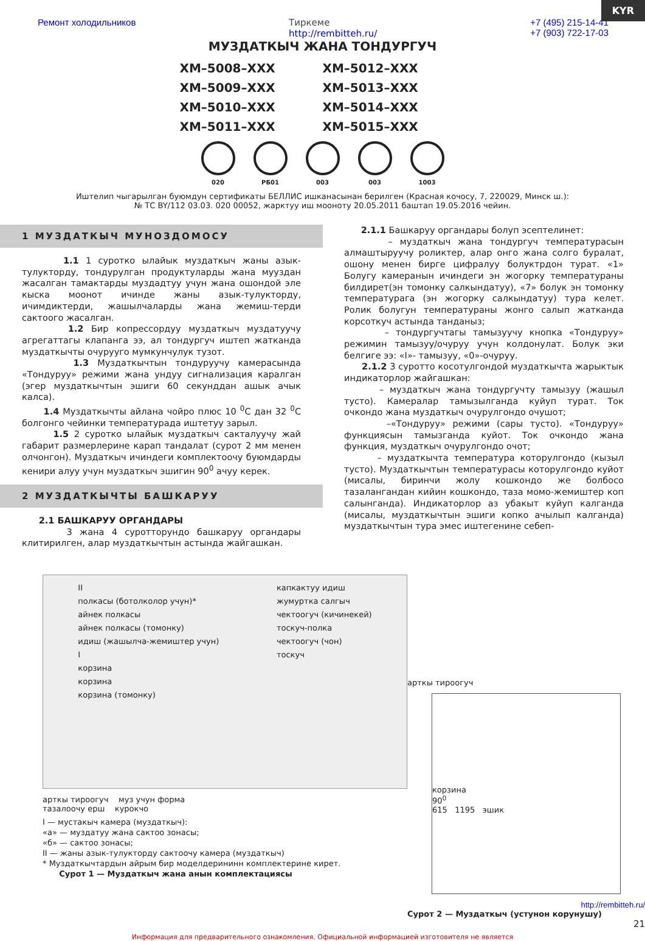KYR
Ремонт холодильников Тиркеме
http://rembitteh.ru/ +7 (495) 215-14-41
+7 (903) 722-17-03
МУЗДАТКЫЧ ЖАНА ТОНДУРГУЧ
ХМ–5008–ХХХ
ХМ–5012–ХХХ
ХМ–5009–ХХХ
ХМ–5013–ХХХ
ХМ–5010–ХХХ
ХМ–5014–ХХХ
ХМ–5011–ХХХ
ХМ–5015–ХХХ
020 РБ01 003 003 1003
Иштелип чыгарылган буюмдун сертификаты БЕЛЛИС ишканасынан берилген (Красная кочосу, 7, 220029, Минск ш.):
№ ТС BY/112 03.03. 020 00052, жарктуу иш мооноту 20.05.2011 баштап 19.05.2016 чейин.
1 МУЗДАТКЫЧ МУНОЗДОМОСУ
1.1 1 суротко ылайык муздаткыч жаны азык-тулукторду, тондурулган продуктуларды жана мууздан жасалган тамактарды муздадтуу учун жана ошондой эле кыска моонот ичинде жаны азык-тулукторду, ичимдиктерди, жашылчаларды жана жемиш-терди сактоого жасалган.
1.2 Бир копрессордуу муздаткыч муздатуучу агрегаттагы клапанга ээ, ал тондургуч иштеп жатканда муздаткычты очурууго мумкунчулук тузот.
1.3 Муздаткычтын тондуруучу камерасында «Тондуруу» режими жана ундуу сигнализация каралган (эгер муздаткычтын эшиги 60 секунддан ашык ачык калса).
1.4 Муздаткычты айлана чойро плюс 10 <sup>0</sup>С дан 32 <sup>0</sup>С болгонго чейинки температурада иштетуу зарыл.
1.5 2 суротко ылайык муздаткыч сакталуучу жай габарит размерлерине карап тандалат (сурот 2 мм менен олчонгон). Муздаткыч ичиндеги комплектоочу буюмдарды кенири алуу учун муздаткыч эшигин 90<sup>0</sup> ачуу керек.
2 МУЗДАТКЫЧТЫ БАШКАРУУ
2.1 БАШКАРУУ ОРГАНДАРЫ
3 жана 4 суротторундо башкаруу органдары клитирилген, алар муздаткычтын астында жайгашкан.
2.1.1 Башкаруу органдары болуп эсептелинет:
– муздаткыч жана тондургуч температурасын алмаштыруучу роликтер, алар онго жана солго буралат, ошону менен бирге цифралуу болуктрдон турат. «1» Болугу камеранын ичиндеги эн жогорку температураны билдирет(эн томонку салкындатуу), «7» болук эн томонку температурага (эн жогорку салкындатуу) тура келет. Ролик болугун температураны жонго салып жатканда корсоткуч астында танданыз;
– тондургучтагы тамызуучу кнопка «Тондуруу» режимин тамызуу/очуруу учун колдонулат. Болук эки белгиге ээ: «I»- тамызуу, «0»-очуруу.
2.1.2 3 суротто косотулгондой муздаткычта жарыктык индикаторлор жайгашкан:
– муздаткыч жана тондургучту тамызуу (жашыл тусто). Камералар тамызылганда куйуп турат. Ток очкондо жана муздаткыч очурулгондо очушот;
–«Тондуруу» режими (сары тусто). «Тондуруу» функциясын тамызганда куйот. Ток очкондо жана функция, муздаткыч очурулгондо очот;
– муздаткычта температура которулгондо (кызыл тусто). Муздаткычтын температурасы которулгондо куйот (мисалы, биринчи жолу кошкондо же болбосо тазалангандан кийин кошкондо, таза момо-жемиштер коп салынганда). Индикаторлор аз убакыт куйуп калганда (мисалы, муздаткычтын эшиги копко ачылып калганда) муздаткычтын тура эмес иштегенине себеп-
II
полкасы (ботолколор учун)*
айнек полкасы
айнек полкасы (томонку)
идиш (жашылча-жемиштер учун)
I
корзина
корзина
корзина (томонку)
капкактуу идиш
жумуртка салгыч
чектоогуч (кичинекей)
тоскуч-полка
чектоогуч (чон)
тоскуч
арткы тироогуч муз учун форма
тазалоочу ерш курокчо
I — мустакыч камера (муздаткыч):
«а» — муздатуу жана сактоо зонасы;
«б» — сактоо зонасы;
II — жаны азык-тулукторду сактоочу камера (муздаткыч)
* Муздаткычтардын айрым бир моделдерининн комплектерине кирет.
Сурот 1 — Муздаткыч жана анын комплектациясы
арткы тироогуч
корзина
90<sup>0</sup>
615 1195 эшик
http://rembitteh.ru/
Сурот 2 — Муздаткыч (устунон корунушу)
21
Информация для предварительного ознакомления. Официальной информацией изготовителя не является